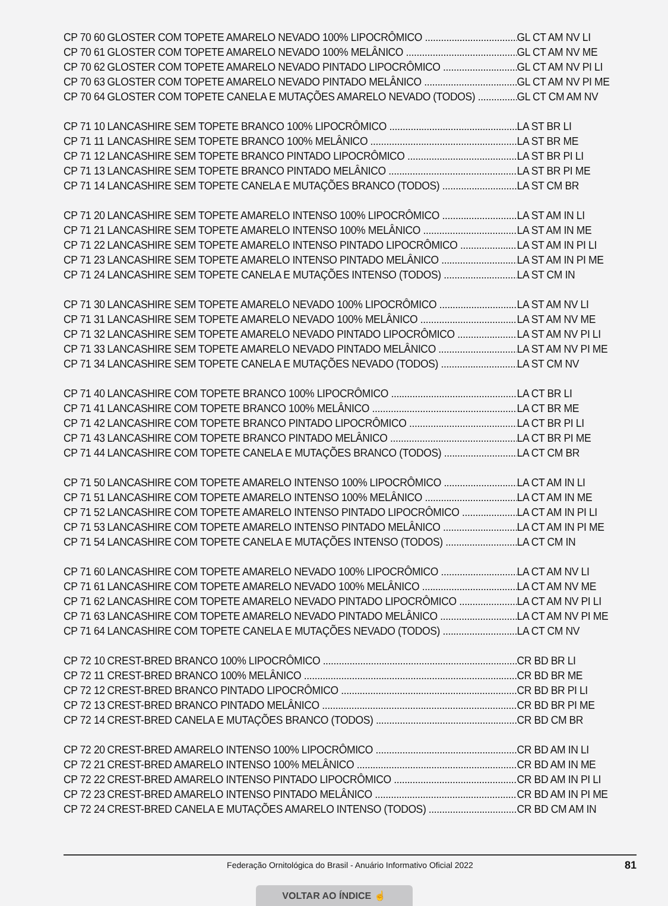CP 70 60 GLOSTER COM TOPETE AMARELO NEVADO 100% LIPOCRÔMICO GL CT AM NV LI
CP 70 61 GLOSTER COM TOPETE AMARELO NEVADO 100% MELÂNICO GL CT AM NV ME
CP 70 62 GLOSTER COM TOPETE AMARELO NEVADO PINTADO LIPOCRÔMICO GL CT AM NV PI LI
CP 70 63 GLOSTER COM TOPETE AMARELO NEVADO PINTADO MELÂNICO GL CT AM NV PI ME
CP 70 64 GLOSTER COM TOPETE CANELA E MUTAÇÕES AMARELO NEVADO (TODOS) GL CT CM AM NV
CP 71 10 LANCASHIRE SEM TOPETE BRANCO 100% LIPOCRÔMICO LA ST BR LI
CP 71 11 LANCASHIRE SEM TOPETE BRANCO 100% MELÂNICO LA ST BR ME
CP 71 12 LANCASHIRE SEM TOPETE BRANCO PINTADO LIPOCRÔMICO LA ST BR PI LI
CP 71 13 LANCASHIRE SEM TOPETE BRANCO PINTADO MELÂNICO LA ST BR PI ME
CP 71 14 LANCASHIRE SEM TOPETE CANELA E MUTAÇÕES BRANCO (TODOS) LA ST CM BR
CP 71 20 LANCASHIRE SEM TOPETE AMARELO INTENSO 100% LIPOCRÔMICO LA ST AM IN LI
CP 71 21 LANCASHIRE SEM TOPETE AMARELO INTENSO 100% MELÂNICO LA ST AM IN ME
CP 71 22 LANCASHIRE SEM TOPETE AMARELO INTENSO PINTADO LIPOCRÔMICO LA ST AM IN PI LI
CP 71 23 LANCASHIRE SEM TOPETE AMARELO INTENSO PINTADO MELÂNICO LA ST AM IN PI ME
CP 71 24 LANCASHIRE SEM TOPETE CANELA E MUTAÇÕES INTENSO (TODOS) LA ST CM IN
CP 71 30 LANCASHIRE SEM TOPETE AMARELO NEVADO 100% LIPOCRÔMICO LA ST AM NV LI
CP 71 31 LANCASHIRE SEM TOPETE AMARELO NEVADO 100% MELÂNICO LA ST AM NV ME
CP 71 32 LANCASHIRE SEM TOPETE AMARELO NEVADO PINTADO LIPOCRÔMICO LA ST AM NV PI LI
CP 71 33 LANCASHIRE SEM TOPETE AMARELO NEVADO PINTADO MELÂNICO LA ST AM NV PI ME
CP 71 34 LANCASHIRE SEM TOPETE CANELA E MUTAÇÕES NEVADO (TODOS) LA ST CM NV
CP 71 40 LANCASHIRE COM TOPETE BRANCO 100% LIPOCRÔMICO LA CT BR LI
CP 71 41 LANCASHIRE COM TOPETE BRANCO 100% MELÂNICO LA CT BR ME
CP 71 42 LANCASHIRE COM TOPETE BRANCO PINTADO LIPOCRÔMICO LA CT BR PI LI
CP 71 43 LANCASHIRE COM TOPETE BRANCO PINTADO MELÂNICO LA CT BR PI ME
CP 71 44 LANCASHIRE COM TOPETE CANELA E MUTAÇÕES BRANCO (TODOS) LA CT CM BR
CP 71 50 LANCASHIRE COM TOPETE AMARELO INTENSO 100% LIPOCRÔMICO LA CT AM IN LI
CP 71 51 LANCASHIRE COM TOPETE AMARELO INTENSO 100% MELÂNICO LA CT AM IN ME
CP 71 52 LANCASHIRE COM TOPETE AMARELO INTENSO PINTADO LIPOCRÔMICO LA CT AM IN PI LI
CP 71 53 LANCASHIRE COM TOPETE AMARELO INTENSO PINTADO MELÂNICO LA CT AM IN PI ME
CP 71 54 LANCASHIRE COM TOPETE CANELA E MUTAÇÕES INTENSO (TODOS) LA CT CM IN
CP 71 60 LANCASHIRE COM TOPETE AMARELO NEVADO 100% LIPOCRÔMICO LA CT AM NV LI
CP 71 61 LANCASHIRE COM TOPETE AMARELO NEVADO 100% MELÂNICO LA CT AM NV ME
CP 71 62 LANCASHIRE COM TOPETE AMARELO NEVADO PINTADO LIPOCRÔMICO LA CT AM NV PI LI
CP 71 63 LANCASHIRE COM TOPETE AMARELO NEVADO PINTADO MELÂNICO LA CT AM NV PI ME
CP 71 64 LANCASHIRE COM TOPETE CANELA E MUTAÇÕES NEVADO (TODOS) LA CT CM NV
CP 72 10 CREST-BRED BRANCO 100% LIPOCRÔMICO CR BD BR LI
CP 72 11 CREST-BRED BRANCO 100% MELÂNICO CR BD BR ME
CP 72 12 CREST-BRED BRANCO PINTADO LIPOCRÔMICO CR BD BR PI LI
CP 72 13 CREST-BRED BRANCO PINTADO MELÂNICO CR BD BR PI ME
CP 72 14 CREST-BRED CANELA E MUTAÇÕES BRANCO (TODOS) CR BD CM BR
CP 72 20 CREST-BRED AMARELO INTENSO 100% LIPOCRÔMICO CR BD AM IN LI
CP 72 21 CREST-BRED AMARELO INTENSO 100% MELÂNICO CR BD AM IN ME
CP 72 22 CREST-BRED AMARELO INTENSO PINTADO LIPOCRÔMICO CR BD AM IN PI LI
CP 72 23 CREST-BRED AMARELO INTENSO PINTADO MELÂNICO CR BD AM IN PI ME
CP 72 24 CREST-BRED CANELA E MUTAÇÕES AMARELO INTENSO (TODOS) CR BD CM AM IN
Federação Ornitológica do Brasil - Anuário Informativo Oficial 2022 81
VOLTAR AO ÍNDICE ☝